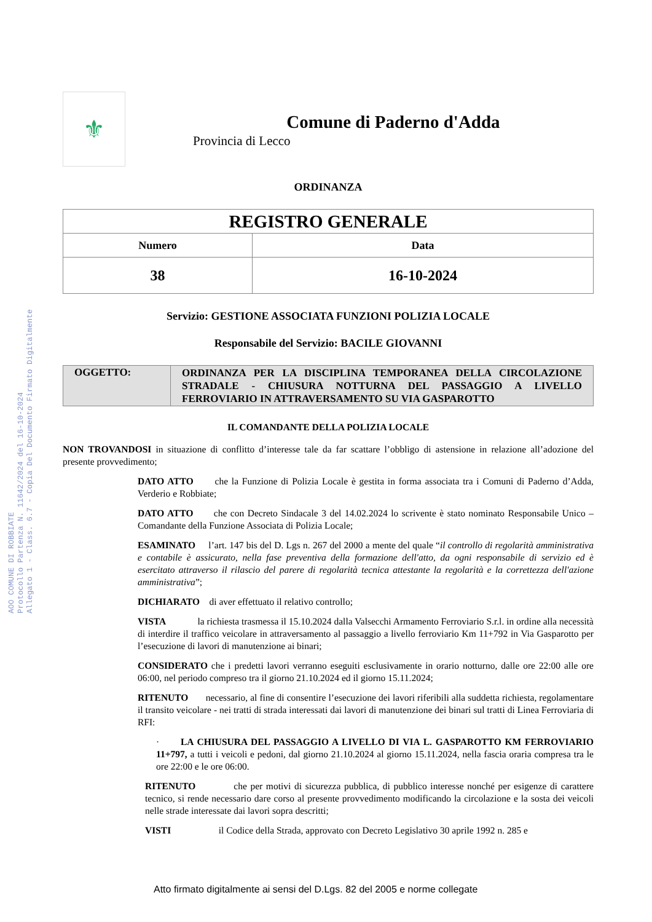AOO COMUNE DI ROBBIATE
Protocollo Partenza N. 11642/2024 del 16-10-2024
Allegato 1 - Class. 6.7 - Copia Del Documento Firmato Digitalmente
⚜
Comune di Paderno d'Adda
Provincia di Lecco
ORDINANZA
| REGISTRO GENERALE | |
| --- | --- |
| Numero | Data |
| 38 | 16-10-2024 |
Servizio: GESTIONE ASSOCIATA FUNZIONI POLIZIA LOCALE
Responsabile del Servizio: BACILE GIOVANNI
| OGGETTO: | ORDINANZA PER LA DISCIPLINA TEMPORANEA DELLA CIRCOLAZIONE STRADALE - CHIUSURA NOTTURNA DEL PASSAGGIO A LIVELLO FERROVIARIO IN ATTRAVERSAMENTO SU VIA GASPAROTTO |
IL COMANDANTE DELLA POLIZIA LOCALE
NON TROVANDOSI in situazione di conflitto d’interesse tale da far scattare l’obbligo di astensione in relazione all’adozione del presente provvedimento;
DATO ATTO che la Funzione di Polizia Locale è gestita in forma associata tra i Comuni di Paderno d’Adda, Verderio e Robbiate;
DATO ATTO che con Decreto Sindacale 3 del 14.02.2024 lo scrivente è stato nominato Responsabile Unico – Comandante della Funzione Associata di Polizia Locale;
ESAMINATO l’art. 147 bis del D. Lgs n. 267 del 2000 a mente del quale “il controllo di regolarità amministrativa e contabile è assicurato, nella fase preventiva della formazione dell'atto, da ogni responsabile di servizio ed è esercitato attraverso il rilascio del parere di regolarità tecnica attestante la regolarità e la correttezza dell'azione amministrativa”;
DICHIARATO di aver effettuato il relativo controllo;
VISTA la richiesta trasmessa il 15.10.2024 dalla Valsecchi Armamento Ferroviario S.r.l. in ordine alla necessità di interdire il traffico veicolare in attraversamento al passaggio a livello ferroviario Km 11+792 in Via Gasparotto per l’esecuzione di lavori di manutenzione ai binari;
CONSIDERATO che i predetti lavori verranno eseguiti esclusivamente in orario notturno, dalle ore 22:00 alle ore 06:00, nel periodo compreso tra il giorno 21.10.2024 ed il giorno 15.11.2024;
RITENUTO necessario, al fine di consentire l’esecuzione dei lavori riferibili alla suddetta richiesta, regolamentare il transito veicolare - nei tratti di strada interessati dai lavori di manutenzione dei binari sul tratti di Linea Ferroviaria di RFI:
· LA CHIUSURA DEL PASSAGGIO A LIVELLO DI VIA L. GASPAROTTO KM FERROVIARIO 11+797, a tutti i veicoli e pedoni, dal giorno 21.10.2024 al giorno 15.11.2024, nella fascia oraria compresa tra le ore 22:00 e le ore 06:00.
RITENUTO che per motivi di sicurezza pubblica, di pubblico interesse nonché per esigenze di carattere tecnico, si rende necessario dare corso al presente provvedimento modificando la circolazione e la sosta dei veicoli nelle strade interessate dai lavori sopra descritti;
VISTI il Codice della Strada, approvato con Decreto Legislativo 30 aprile 1992 n. 285 e
Atto firmato digitalmente ai sensi del D.Lgs. 82 del 2005 e norme collegate